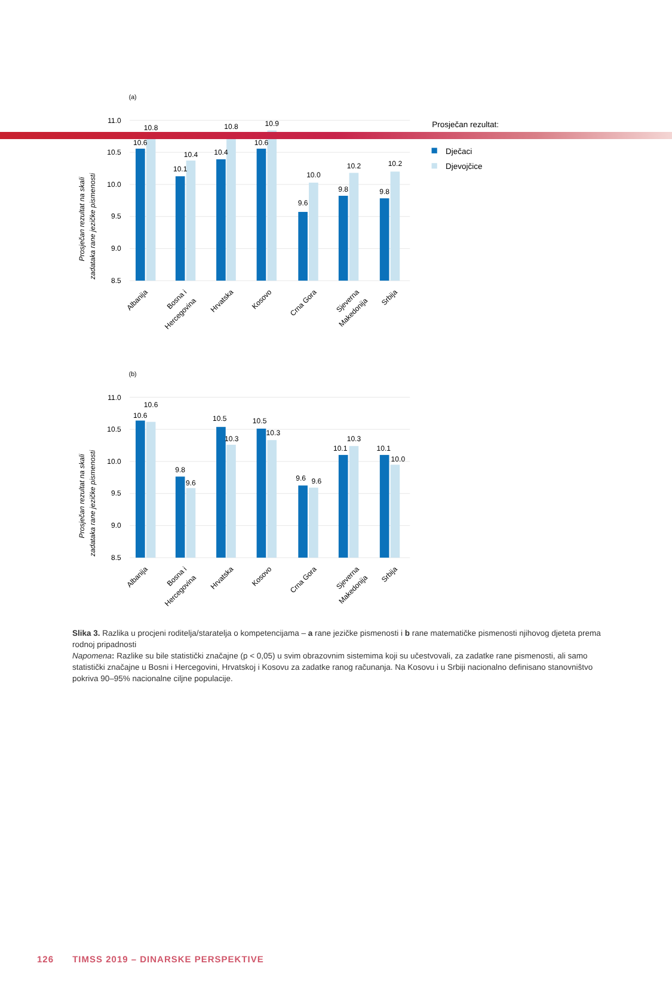(a)
11.0
10.5
10.0
9.5
9.0
8.5
Prosječan rezultat na skali
zadataka rane jezičke pismenosti
10.6
10.8
10.1
10.4
10.4
10.8
10.6
10.9
9.6
10.0
9.8
10.2
9.8
10.2
Albanija
Bosna i
Hercegovina
Hrvatska
Kosovo
Crna Gora
Sjeverna
Makedonija
Srbija
Prosječan rezultat:
Dječaci
Djevojčice
(b)
11.0
10.5
10.0
9.5
9.0
8.5
Prosječan rezultat na skali
zadataka rane jezičke pismenosti
10.6
10.6
9.8
9.6
10.5
10.3
10.5
10.3
9.6
9.6
10.1
10.3
10.1
10.0
Albanija
Bosna i
Hercegovina
Hrvatska
Kosovo
Crna Gora
Sjeverna
Makedonija
Srbija
Slika 3. Razlika u procjeni roditelja/staratelja o kompetencijama – a rane jezičke pismenosti i b rane matematičke pismenosti njihovog djeteta prema rodnoj pripadnosti
Napomena: Razlike su bile statistički značajne (p < 0,05) u svim obrazovnim sistemima koji su učestvovali, za zadatke rane pismenosti, ali samo statistički značajne u Bosni i Hercegovini, Hrvatskoj i Kosovu za zadatke ranog računanja. Na Kosovu i u Srbiji nacionalno definisano stanovništvo pokriva 90–95% nacionalne ciljne populacije.
126 TIMSS 2019 – DINARSKE PERSPEKTIVE